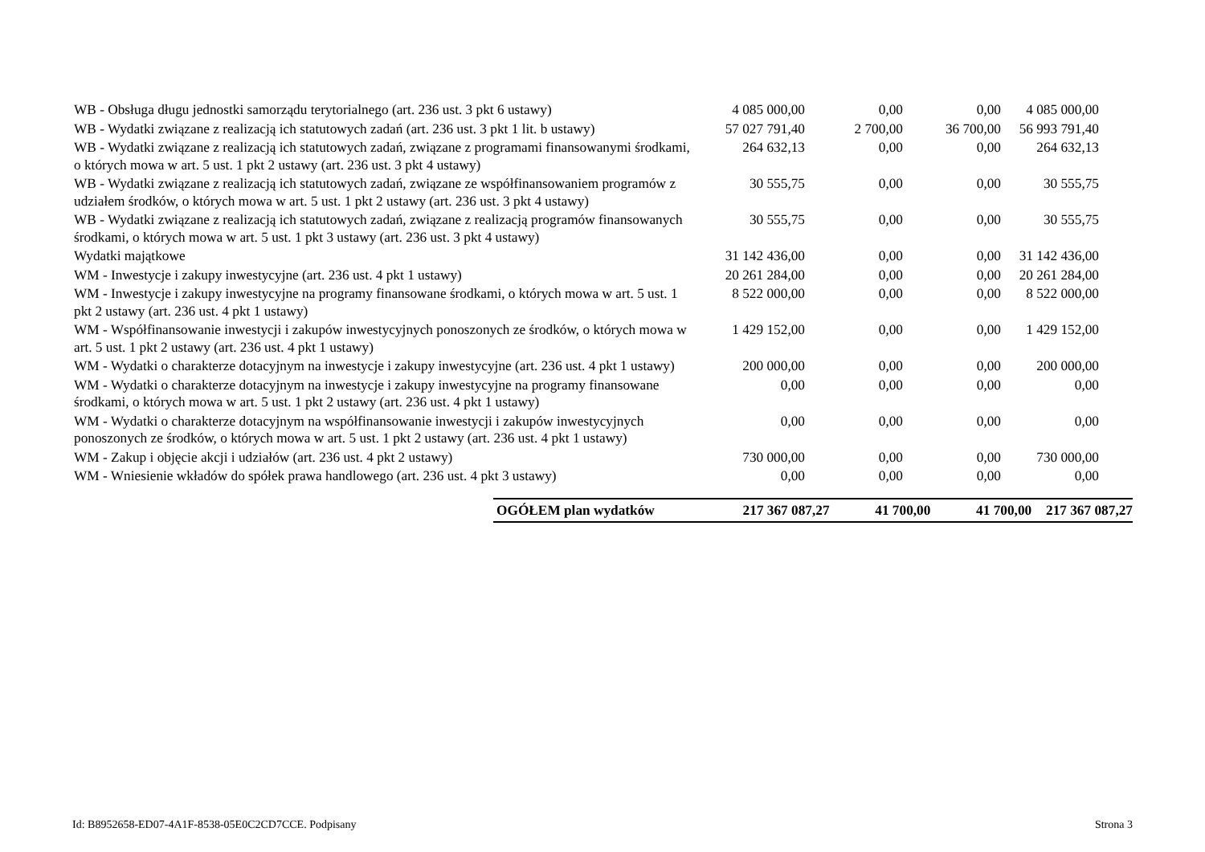| WB - Obsługa długu jednostki samorządu terytorialnego (art. 236 ust. 3 pkt 6 ustawy) | 4 085 000,00 | 0,00 | 0,00 | 4 085 000,00 |
| WB - Wydatki związane z realizacją ich statutowych zadań (art. 236 ust. 3 pkt 1 lit. b ustawy) | 57 027 791,40 | 2 700,00 | 36 700,00 | 56 993 791,40 |
| WB - Wydatki związane z realizacją ich statutowych zadań, związane z programami finansowanymi środkami, o których mowa w art. 5 ust. 1 pkt 2 ustawy (art. 236 ust. 3 pkt 4 ustawy) | 264 632,13 | 0,00 | 0,00 | 264 632,13 |
| WB - Wydatki związane z realizacją ich statutowych zadań, związane ze współfinansowaniem programów z udziałem środków, o których mowa w art. 5 ust. 1 pkt 2 ustawy (art. 236 ust. 3 pkt 4 ustawy) | 30 555,75 | 0,00 | 0,00 | 30 555,75 |
| WB - Wydatki związane z realizacją ich statutowych zadań, związane z realizacją programów finansowanych środkami, o których mowa w art. 5 ust. 1 pkt 3 ustawy (art. 236 ust. 3 pkt 4 ustawy) | 30 555,75 | 0,00 | 0,00 | 30 555,75 |
| Wydatki majątkowe | 31 142 436,00 | 0,00 | 0,00 | 31 142 436,00 |
| WM - Inwestycje i zakupy inwestycyjne (art. 236 ust. 4 pkt 1 ustawy) | 20 261 284,00 | 0,00 | 0,00 | 20 261 284,00 |
| WM - Inwestycje i zakupy inwestycyjne na programy finansowane środkami, o których mowa w art. 5 ust. 1 pkt 2 ustawy (art. 236 ust. 4 pkt 1 ustawy) | 8 522 000,00 | 0,00 | 0,00 | 8 522 000,00 |
| WM - Współfinansowanie inwestycji i zakupów inwestycyjnych ponoszonych ze środków, o których mowa w art. 5 ust. 1 pkt 2 ustawy (art. 236 ust. 4 pkt 1 ustawy) | 1 429 152,00 | 0,00 | 0,00 | 1 429 152,00 |
| WM - Wydatki o charakterze dotacyjnym na inwestycje i zakupy inwestycyjne (art. 236 ust. 4 pkt 1 ustawy) | 200 000,00 | 0,00 | 0,00 | 200 000,00 |
| WM - Wydatki o charakterze dotacyjnym na inwestycje i zakupy inwestycyjne na programy finansowane środkami, o których mowa w art. 5 ust. 1 pkt 2 ustawy (art. 236 ust. 4 pkt 1 ustawy) | 0,00 | 0,00 | 0,00 | 0,00 |
| WM - Wydatki o charakterze dotacyjnym na współfinansowanie inwestycji i zakupów inwestycyjnych ponoszonych ze środków, o których mowa w art. 5 ust. 1 pkt 2 ustawy (art. 236 ust. 4 pkt 1 ustawy) | 0,00 | 0,00 | 0,00 | 0,00 |
| WM - Zakup i objęcie akcji i udziałów (art. 236 ust. 4 pkt 2 ustawy) | 730 000,00 | 0,00 | 0,00 | 730 000,00 |
| WM - Wniesienie wkładów do spółek prawa handlowego (art. 236 ust. 4 pkt 3 ustawy) | 0,00 | 0,00 | 0,00 | 0,00 |
| OGÓŁEM plan wydatków | 217 367 087,27 | 41 700,00 | 41 700,00 | 217 367 087,27 |
Id: B8952658-ED07-4A1F-8538-05E0C2CD7CCE. Podpisany Strona 3